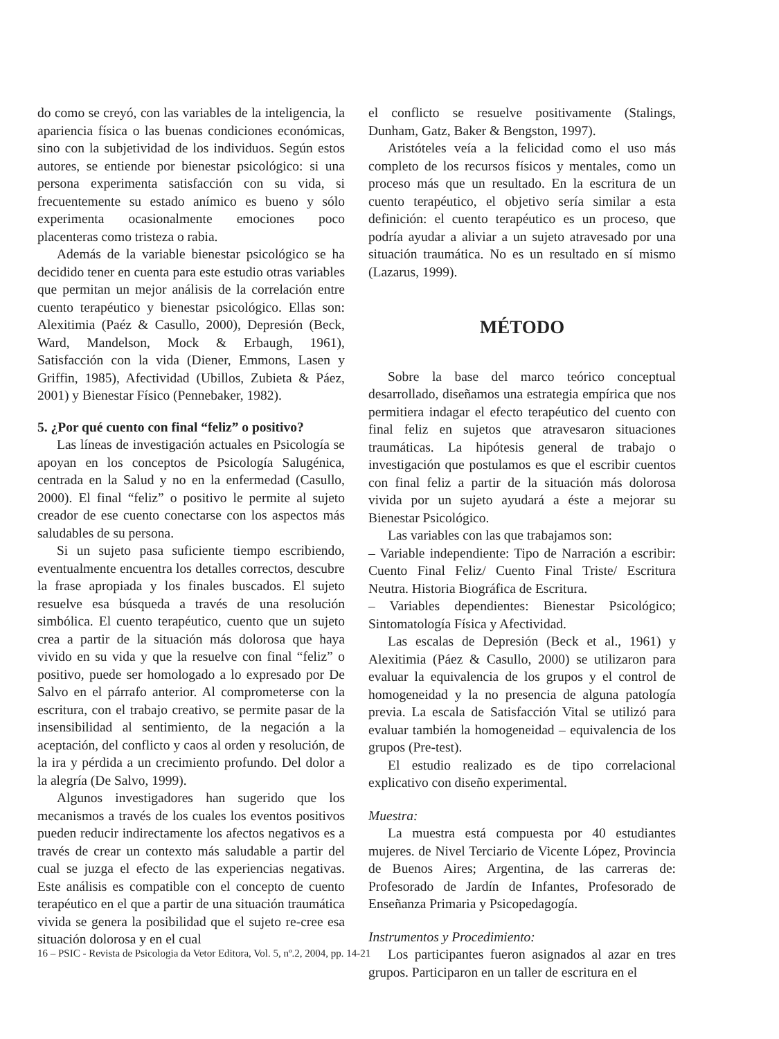do como se creyó, con las variables de la inteligencia, la apariencia física o las buenas condiciones económicas, sino con la subjetividad de los individuos. Según estos autores, se entiende por bienestar psicológico: si una persona experimenta satisfacción con su vida, si frecuentemente su estado anímico es bueno y sólo experimenta ocasionalmente emociones poco placenteras como tristeza o rabia.
Además de la variable bienestar psicológico se ha decidido tener en cuenta para este estudio otras variables que permitan un mejor análisis de la correlación entre cuento terapéutico y bienestar psicológico. Ellas son: Alexitimia (Paéz & Casullo, 2000), Depresión (Beck, Ward, Mandelson, Mock & Erbaugh, 1961), Satisfacción con la vida (Diener, Emmons, Lasen y Griffin, 1985), Afectividad (Ubillos, Zubieta & Páez, 2001) y Bienestar Físico (Pennebaker, 1982).
5. ¿Por qué cuento con final “feliz” o positivo?
Las líneas de investigación actuales en Psicología se apoyan en los conceptos de Psicología Salugénica, centrada en la Salud y no en la enfermedad (Casullo, 2000). El final “feliz” o positivo le permite al sujeto creador de ese cuento conectarse con los aspectos más saludables de su persona.
Si un sujeto pasa suficiente tiempo escribiendo, eventualmente encuentra los detalles correctos, descubre la frase apropiada y los finales buscados. El sujeto resuelve esa búsqueda a través de una resolución simbólica. El cuento terapéutico, cuento que un sujeto crea a partir de la situación más dolorosa que haya vivido en su vida y que la resuelve con final “feliz” o positivo, puede ser homologado a lo expresado por De Salvo en el párrafo anterior. Al comprometerse con la escritura, con el trabajo creativo, se permite pasar de la insensibilidad al sentimiento, de la negación a la aceptación, del conflicto y caos al orden y resolución, de la ira y pérdida a un crecimiento profundo. Del dolor a la alegría (De Salvo, 1999).
Algunos investigadores han sugerido que los mecanismos a través de los cuales los eventos positivos pueden reducir indirectamente los afectos negativos es a través de crear un contexto más saludable a partir del cual se juzga el efecto de las experiencias negativas. Este análisis es compatible con el concepto de cuento terapéutico en el que a partir de una situación traumática vivida se genera la posibilidad que el sujeto re-cree esa situación dolorosa y en el cual
el conflicto se resuelve positivamente (Stalings, Dunham, Gatz, Baker & Bengston, 1997).
Aristóteles veía a la felicidad como el uso más completo de los recursos físicos y mentales, como un proceso más que un resultado. En la escritura de un cuento terapéutico, el objetivo sería similar a esta definición: el cuento terapéutico es un proceso, que podría ayudar a aliviar a un sujeto atravesado por una situación traumática. No es un resultado en sí mismo (Lazarus, 1999).
MÉTODO
Sobre la base del marco teórico conceptual desarrollado, diseñamos una estrategia empírica que nos permitiera indagar el efecto terapéutico del cuento con final feliz en sujetos que atravesaron situaciones traumáticas. La hipótesis general de trabajo o investigación que postulamos es que el escribir cuentos con final feliz a partir de la situación más dolorosa vivida por un sujeto ayudará a éste a mejorar su Bienestar Psicológico.
Las variables con las que trabajamos son:
– Variable independiente: Tipo de Narración a escribir: Cuento Final Feliz/ Cuento Final Triste/ Escritura Neutra. Historia Biográfica de Escritura.
– Variables dependientes: Bienestar Psicológico; Sintomatología Física y Afectividad.
Las escalas de Depresión (Beck et al., 1961) y Alexitimia (Páez & Casullo, 2000) se utilizaron para evaluar la equivalencia de los grupos y el control de homogeneidad y la no presencia de alguna patología previa. La escala de Satisfacción Vital se utilizó para evaluar también la homogeneidad – equivalencia de los grupos (Pre-test).
El estudio realizado es de tipo correlacional explicativo con diseño experimental.
Muestra:
La muestra está compuesta por 40 estudiantes mujeres. de Nivel Terciario de Vicente López, Provincia de Buenos Aires; Argentina, de las carreras de: Profesorado de Jardín de Infantes, Profesorado de Enseñanza Primaria y Psicopedagogía.
Instrumentos y Procedimiento:
Los participantes fueron asignados al azar en tres grupos. Participaron en un taller de escritura en el
16 – PSIC - Revista de Psicologia da Vetor Editora, Vol. 5, nº.2, 2004, pp. 14-21